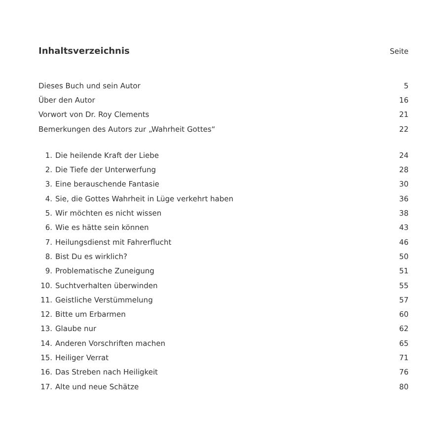Inhaltsverzeichnis Seite
| Dieses Buch und sein Autor | 5 |
| Über den Autor | 16 |
| Vorwort von Dr. Roy Clements | 21 |
| Bemerkungen des Autors zur „Wahrheit Gottes“ | 22 |
| 1. | Die heilende Kraft der Liebe | 24 |
| 2. | Die Tiefe der Unterwerfung | 28 |
| 3. | Eine berauschende Fantasie | 30 |
| 4. | Sie, die Gottes Wahrheit in Lüge verkehrt haben | 36 |
| 5. | Wir möchten es nicht wissen | 38 |
| 6. | Wie es hätte sein können | 43 |
| 7. | Heilungsdienst mit Fahrerflucht | 46 |
| 8. | Bist Du es wirklich? | 50 |
| 9. | Problematische Zuneigung | 51 |
| 10. | Suchtverhalten überwinden | 55 |
| 11. | Geistliche Verstümmelung | 57 |
| 12. | Bitte um Erbarmen | 60 |
| 13. | Glaube nur | 62 |
| 14. | Anderen Vorschriften machen | 65 |
| 15. | Heiliger Verrat | 71 |
| 16. | Das Streben nach Heiligkeit | 76 |
| 17. | Alte und neue Schätze | 80 |